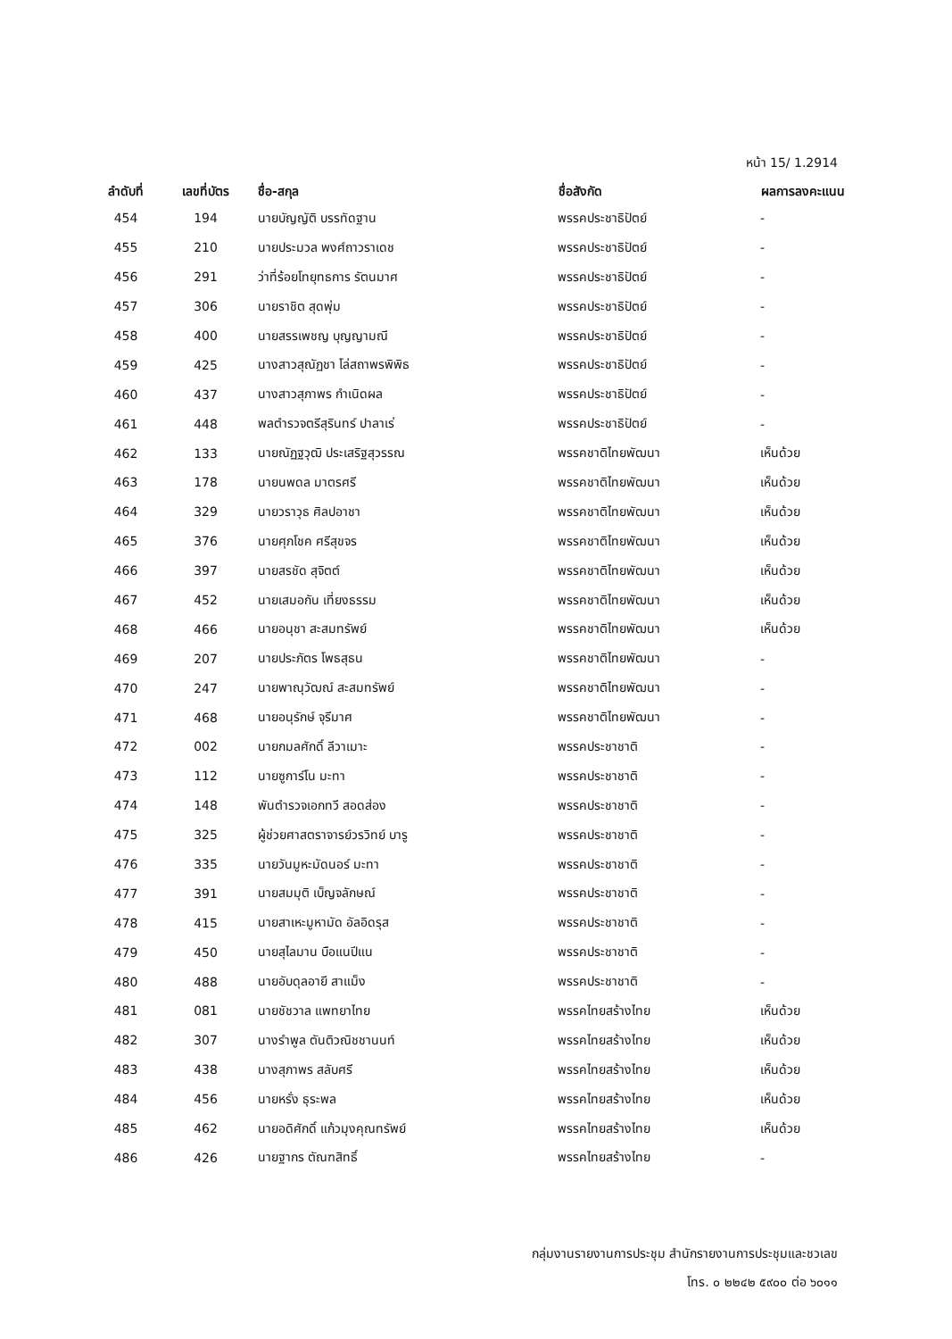หน้า 15/ 1.2914
| ลำดับที่ | เลขที่บัตร | ชื่อ-สกุล | ชื่อสังกัด | ผลการลงคะแนน |
| --- | --- | --- | --- | --- |
| 454 | 194 | นายบัญญัติ บรรทัดฐาน | พรรคประชาธิปัตย์ | - |
| 455 | 210 | นายประมวล พงศ์ถาวราเดช | พรรคประชาธิปัตย์ | - |
| 456 | 291 | ว่าที่ร้อยโทยุทธการ รัตนมาศ | พรรคประชาธิปัตย์ | - |
| 457 | 306 | นายราชิต สุดพุ่ม | พรรคประชาธิปัตย์ | - |
| 458 | 400 | นายสรรเพชญ บุญญามณี | พรรคประชาธิปัตย์ | - |
| 459 | 425 | นางสาวสุณัฏชา โล่สถาพรพิพิธ | พรรคประชาธิปัตย์ | - |
| 460 | 437 | นางสาวสุภาพร กำเนิดผล | พรรคประชาธิปัตย์ | - |
| 461 | 448 | พลตำรวจตรีสุรินทร์ ปาลาเร่ | พรรคประชาธิปัตย์ | - |
| 462 | 133 | นายณัฏฐวุฒิ ประเสริฐสุวรรณ | พรรคชาติไทยพัฒนา | เห็นด้วย |
| 463 | 178 | นายนพดล มาตรศรี | พรรคชาติไทยพัฒนา | เห็นด้วย |
| 464 | 329 | นายวราวุธ ศิลปอาชา | พรรคชาติไทยพัฒนา | เห็นด้วย |
| 465 | 376 | นายศุภโชค ศรีสุขจร | พรรคชาติไทยพัฒนา | เห็นด้วย |
| 466 | 397 | นายสรชัด สุจิตต์ | พรรคชาติไทยพัฒนา | เห็นด้วย |
| 467 | 452 | นายเสมอกัน เที่ยงธรรม | พรรคชาติไทยพัฒนา | เห็นด้วย |
| 468 | 466 | นายอนุชา สะสมทรัพย์ | พรรคชาติไทยพัฒนา | เห็นด้วย |
| 469 | 207 | นายประภัตร โพธสุธน | พรรคชาติไทยพัฒนา | - |
| 470 | 247 | นายพาณุวัฒณ์ สะสมทรัพย์ | พรรคชาติไทยพัฒนา | - |
| 471 | 468 | นายอนุรักษ์ จุรีมาศ | พรรคชาติไทยพัฒนา | - |
| 472 | 002 | นายกมลศักดิ์ ลีวาเมาะ | พรรคประชาชาติ | - |
| 473 | 112 | นายซูการ์โน มะทา | พรรคประชาชาติ | - |
| 474 | 148 | พันตำรวจเอกทวี สอดส่อง | พรรคประชาชาติ | - |
| 475 | 325 | ผู้ช่วยศาสตราจารย์วรวิทย์ บารู | พรรคประชาชาติ | - |
| 476 | 335 | นายวันมูหะมัดนอร์ มะทา | พรรคประชาชาติ | - |
| 477 | 391 | นายสมมุติ เบ็ญจลักษณ์ | พรรคประชาชาติ | - |
| 478 | 415 | นายสาเหะมูหามัด อัลอิดรุส | พรรคประชาชาติ | - |
| 479 | 450 | นายสุไลมาน บือแนปีแน | พรรคประชาชาติ | - |
| 480 | 488 | นายอับดุลอายี สาแม็ง | พรรคประชาชาติ | - |
| 481 | 081 | นายชัชวาล แพทยาไทย | พรรคไทยสร้างไทย | เห็นด้วย |
| 482 | 307 | นางรำพูล ตันติวณิชชานนท์ | พรรคไทยสร้างไทย | เห็นด้วย |
| 483 | 438 | นางสุภาพร สลับศรี | พรรคไทยสร้างไทย | เห็นด้วย |
| 484 | 456 | นายหรั่ง ธุระพล | พรรคไทยสร้างไทย | เห็นด้วย |
| 485 | 462 | นายอดิศักดิ์ แก้วมุงคุณทรัพย์ | พรรคไทยสร้างไทย | เห็นด้วย |
| 486 | 426 | นายฐากร ตัณฑสิทธิ์ | พรรคไทยสร้างไทย | - |
กลุ่มงานรายงานการประชุม สำนักรายงานการประชุมและชวเลข
โทร. ๐ ๒๒๔๒ ๕๙๐๐ ต่อ ๖๐๑๑